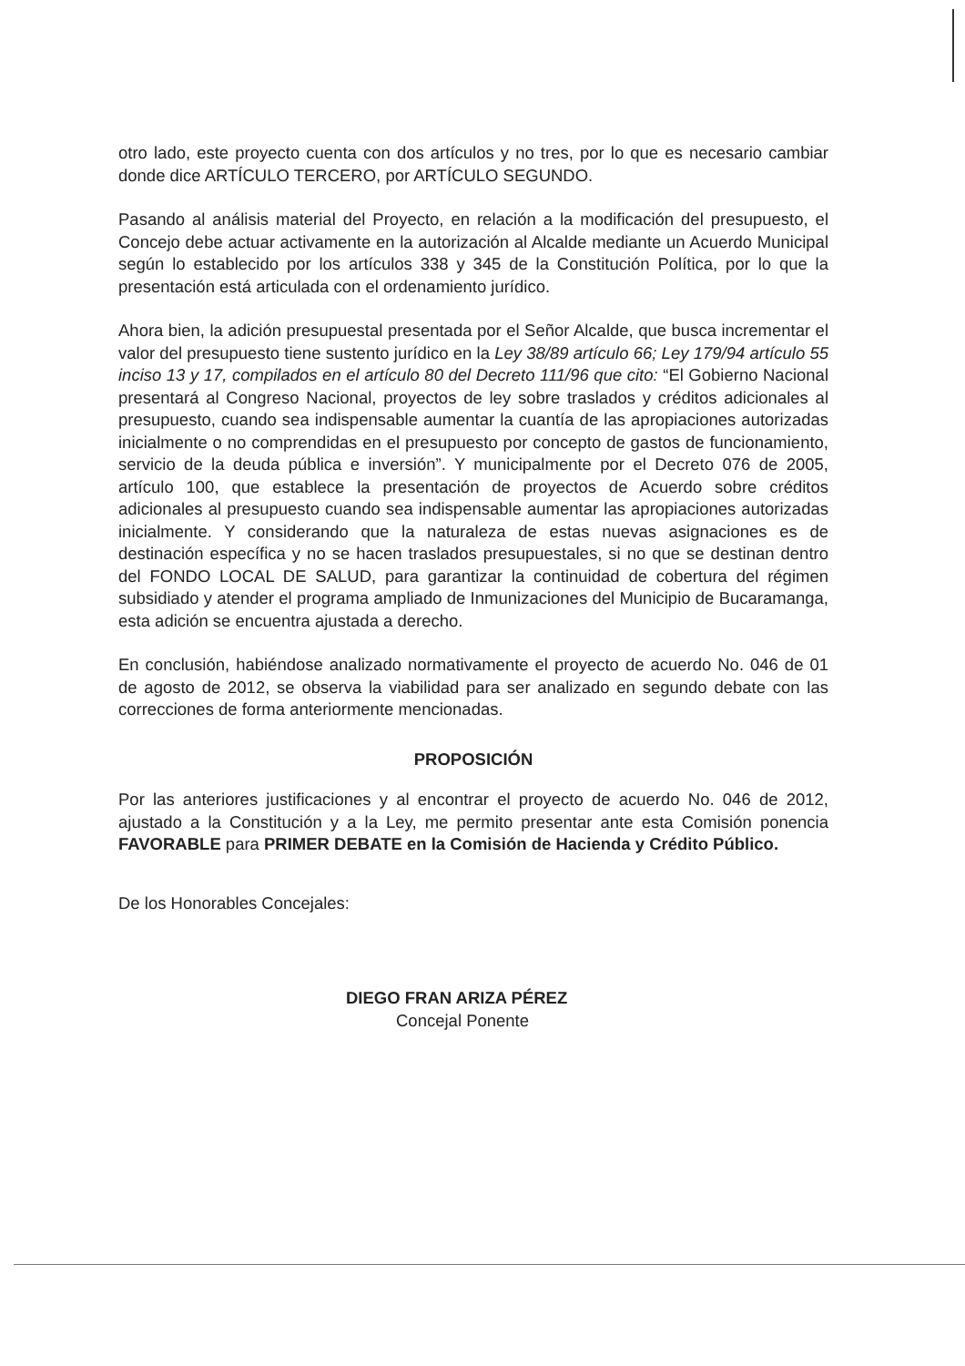otro lado, este proyecto cuenta con dos artículos y no tres, por lo que es necesario cambiar donde dice ARTÍCULO TERCERO, por ARTÍCULO SEGUNDO.
Pasando al análisis material del Proyecto, en relación a la modificación del presupuesto, el Concejo debe actuar activamente en la autorización al Alcalde mediante un Acuerdo Municipal según lo establecido por los artículos 338 y 345 de la Constitución Política, por lo que la presentación está articulada con el ordenamiento jurídico.
Ahora bien, la adición presupuestal presentada por el Señor Alcalde, que busca incrementar el valor del presupuesto tiene sustento jurídico en la Ley 38/89 artículo 66; Ley 179/94 artículo 55 inciso 13 y 17, compilados en el artículo 80 del Decreto 111/96 que cito: “El Gobierno Nacional presentará al Congreso Nacional, proyectos de ley sobre traslados y créditos adicionales al presupuesto, cuando sea indispensable aumentar la cuantía de las apropiaciones autorizadas inicialmente o no comprendidas en el presupuesto por concepto de gastos de funcionamiento, servicio de la deuda pública e inversión”. Y municipalmente por el Decreto 076 de 2005, artículo 100, que establece la presentación de proyectos de Acuerdo sobre créditos adicionales al presupuesto cuando sea indispensable aumentar las apropiaciones autorizadas inicialmente. Y considerando que la naturaleza de estas nuevas asignaciones es de destinación específica y no se hacen traslados presupuestales, si no que se destinan dentro del FONDO LOCAL DE SALUD, para garantizar la continuidad de cobertura del régimen subsidiado y atender el programa ampliado de Inmunizaciones del Municipio de Bucaramanga, esta adición se encuentra ajustada a derecho.
En conclusión, habiéndose analizado normativamente el proyecto de acuerdo No. 046 de 01 de agosto de 2012, se observa la viabilidad para ser analizado en segundo debate con las correcciones de forma anteriormente mencionadas.
PROPOSICIÓN
Por las anteriores justificaciones y al encontrar el proyecto de acuerdo No. 046 de 2012, ajustado a la Constitución y a la Ley, me permito presentar ante esta Comisión ponencia FAVORABLE para PRIMER DEBATE en la Comisión de Hacienda y Crédito Público.
De los Honorables Concejales:
DIEGO FRAN ARIZA PÉREZ
Concejal Ponente